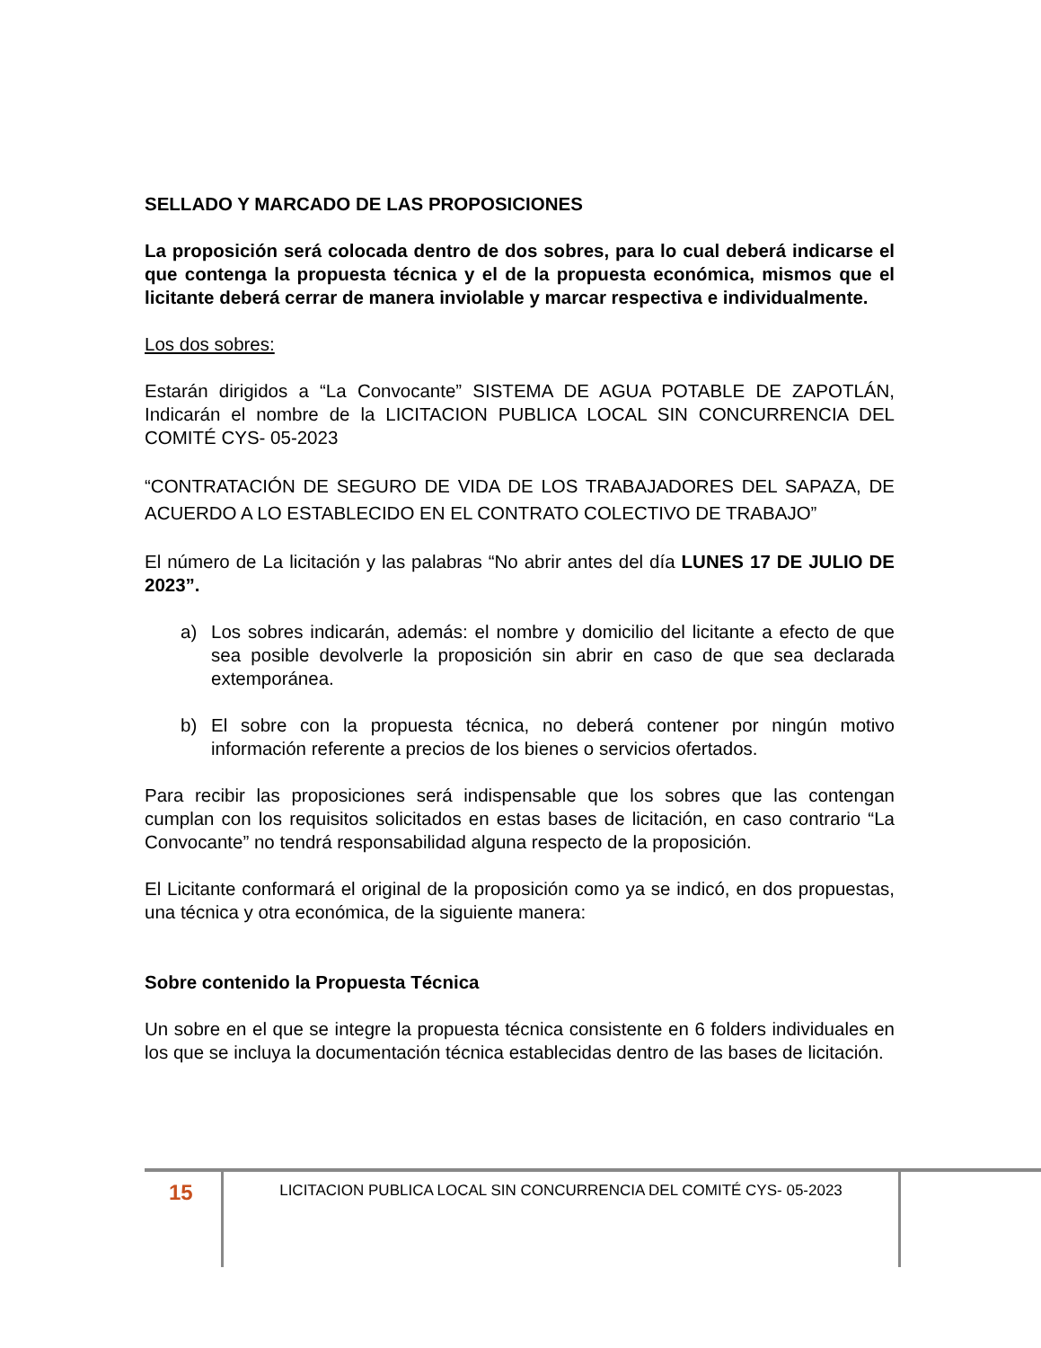SELLADO Y MARCADO DE LAS PROPOSICIONES
La proposición será colocada dentro de dos sobres, para lo cual deberá indicarse el que contenga la propuesta técnica y el de la propuesta económica, mismos que el licitante deberá cerrar de manera inviolable y marcar respectiva e individualmente.
Los dos sobres:
Estarán dirigidos a “La Convocante” SISTEMA DE AGUA POTABLE DE ZAPOTLÁN, Indicarán el nombre de la LICITACION PUBLICA LOCAL SIN CONCURRENCIA DEL COMITÉ CYS- 05-2023
“CONTRATACIÓN DE SEGURO DE VIDA DE LOS TRABAJADORES DEL SAPAZA, DE ACUERDO A LO ESTABLECIDO EN EL CONTRATO COLECTIVO DE TRABAJO”
El número de La licitación y las palabras “No abrir antes del día LUNES 17 DE JULIO DE 2023”.
a) Los sobres indicarán, además: el nombre y domicilio del licitante a efecto de que sea posible devolverle la proposición sin abrir en caso de que sea declarada extemporánea.
b) El sobre con la propuesta técnica, no deberá contener por ningún motivo información referente a precios de los bienes o servicios ofertados.
Para recibir las proposiciones será indispensable que los sobres que las contengan cumplan con los requisitos solicitados en estas bases de licitación, en caso contrario “La Convocante” no tendrá responsabilidad alguna respecto de la proposición.
El Licitante conformará el original de la proposición como ya se indicó, en dos propuestas, una técnica y otra económica, de la siguiente manera:
Sobre contenido la Propuesta Técnica
Un sobre en el que se integre la propuesta técnica consistente en 6 folders individuales en los que se incluya la documentación técnica establecidas dentro de las bases de licitación.
15
LICITACION PUBLICA LOCAL SIN CONCURRENCIA DEL COMITÉ CYS- 05-2023